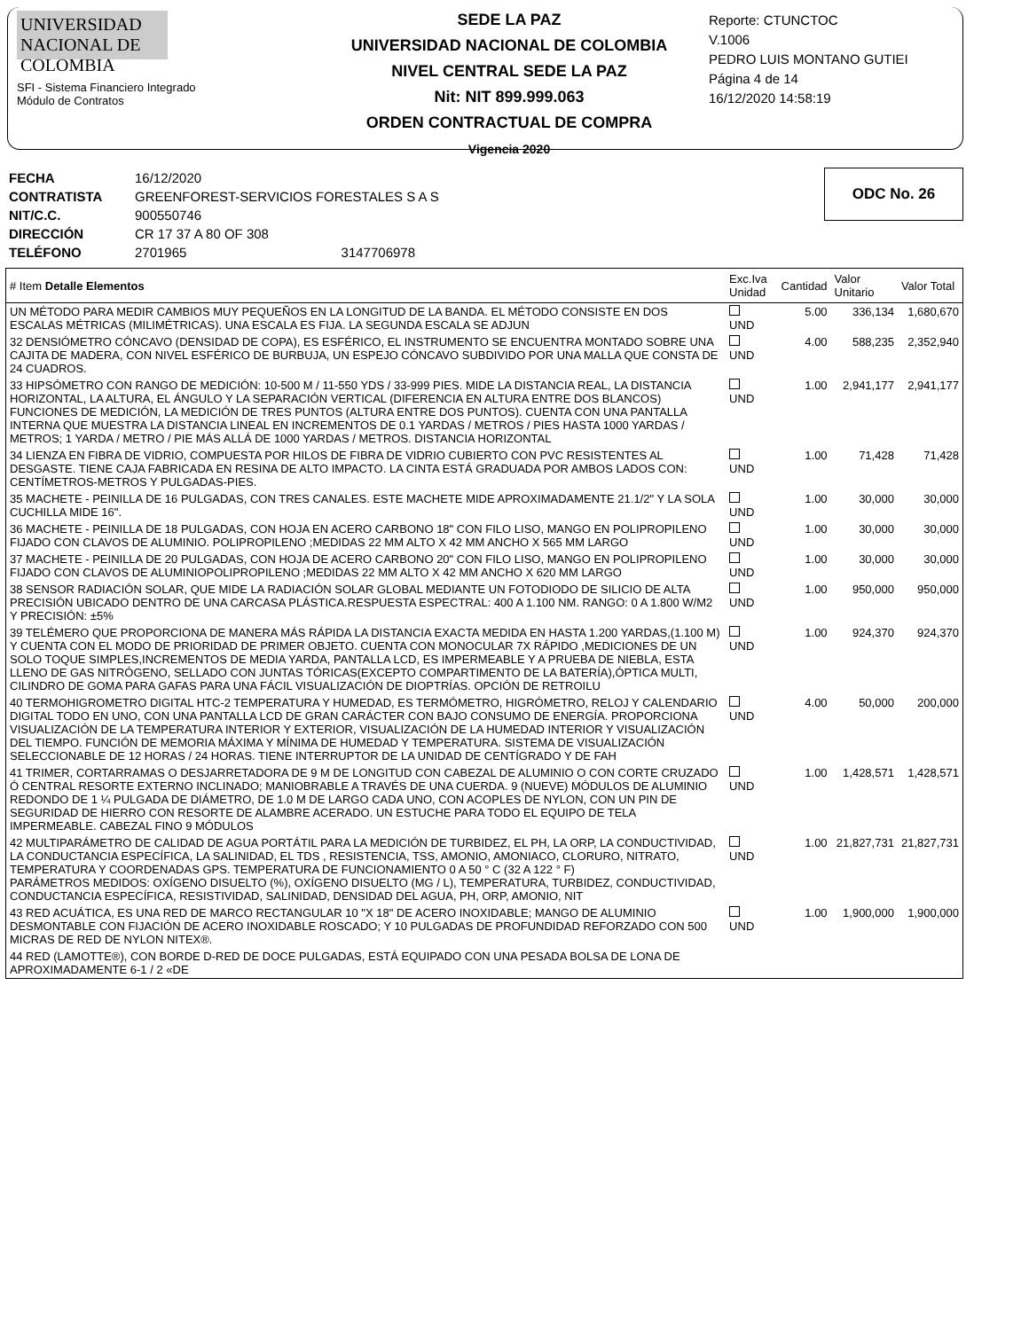UNIVERSIDAD NACIONAL DE COLOMBIA
SFI - Sistema Financiero Integrado
Módulo de Contratos
SEDE LA PAZ
UNIVERSIDAD NACIONAL DE COLOMBIA
NIVEL CENTRAL SEDE LA PAZ
Nit: NIT 899.999.063
ORDEN CONTRACTUAL DE COMPRA
Vigencia 2020
Reporte: CTUNCTOC
V.1006
PEDRO LUIS MONTANO GUTIEI
Página 4 de 14
16/12/2020 14:58:19
| FECHA | 16/12/2020 |
| CONTRATISTA | GREENFOREST-SERVICIOS FORESTALES S A S |
| NIT/C.C. | 900550746 |
| DIRECCIÓN | CR 17 37 A 80 OF 308 |
| TELÉFONO | 2701965 3147706978 |
ODC No. 26
| # Item Detalle Elementos | Exc.Iva Unidad | Cantidad | Valor Unitario | Valor Total |
| --- | --- | --- | --- | --- |
| UN MÉTODO PARA MEDIR CAMBIOS MUY PEQUEÑOS EN LA LONGITUD DE LA BANDA. EL MÉTODO CONSISTE EN DOS ESCALAS MÉTRICAS (MILIMÉTRICAS). UNA ESCALA ES FIJA. LA SEGUNDA ESCALA SE ADJUN | UND | 5.00 | 336,134 | 1,680,670 |
| 32 DENSIÓMETRO CÓNCAVO (DENSIDAD DE COPA), ES ESFÉRICO, EL INSTRUMENTO SE ENCUENTRA MONTADO SOBRE UNA CAJITA DE MADERA, CON NIVEL ESFÉRICO DE BURBUJA, UN ESPEJO CÓNCAVO SUBDIVIDO POR UNA MALLA QUE CONSTA DE 24 CUADROS. | UND | 4.00 | 588,235 | 2,352,940 |
| 33 HIPSÓMETRO CON RANGO DE MEDICIÓN: 10-500 M / 11-550 YDS / 33-999 PIES. MIDE LA DISTANCIA REAL, LA DISTANCIA HORIZONTAL, LA ALTURA, EL ÁNGULO Y LA SEPARACIÓN VERTICAL (DIFERENCIA EN ALTURA ENTRE DOS BLANCOS) FUNCIONES DE MEDICIÓN, LA MEDICIÓN DE TRES PUNTOS (ALTURA ENTRE DOS PUNTOS). CUENTA CON UNA PANTALLA INTERNA QUE MUESTRA LA DISTANCIA LINEAL EN INCREMENTOS DE 0.1 YARDAS / METROS / PIES HASTA 1000 YARDAS / METROS; 1 YARDA / METRO / PIE MÁS ALLÁ DE 1000 YARDAS / METROS. DISTANCIA HORIZONTAL | UND | 1.00 | 2,941,177 | 2,941,177 |
| 34 LIENZA EN FIBRA DE VIDRIO, COMPUESTA POR HILOS DE FIBRA DE VIDRIO CUBIERTO CON PVC RESISTENTES AL DESGASTE. TIENE CAJA FABRICADA EN RESINA DE ALTO IMPACTO. LA CINTA ESTÁ GRADUADA POR AMBOS LADOS CON: CENTÍMETROS-METROS Y PULGADAS-PIES. | UND | 1.00 | 71,428 | 71,428 |
| 35 MACHETE - PEINILLA DE 16 PULGADAS, CON TRES CANALES. ESTE MACHETE MIDE APROXIMADAMENTE 21.1/2" Y LA SOLA CUCHILLA MIDE 16". | UND | 1.00 | 30,000 | 30,000 |
| 36 MACHETE - PEINILLA DE 18 PULGADAS, CON HOJA EN ACERO CARBONO 18" CON FILO LISO, MANGO EN POLIPROPILENO FIJADO CON CLAVOS DE ALUMINIO. POLIPROPILENO ;MEDIDAS 22 MM ALTO X 42 MM ANCHO X 565 MM LARGO | UND | 1.00 | 30,000 | 30,000 |
| 37 MACHETE - PEINILLA DE 20 PULGADAS, CON HOJA DE ACERO CARBONO 20" CON FILO LISO, MANGO EN POLIPROPILENO FIJADO CON CLAVOS DE ALUMINIOPOLIPROPILENO ;MEDIDAS 22 MM ALTO X 42 MM ANCHO X 620 MM LARGO | UND | 1.00 | 30,000 | 30,000 |
| 38 SENSOR RADIACIÓN SOLAR, QUE MIDE LA RADIACIÓN SOLAR GLOBAL MEDIANTE UN FOTODIODO DE SILICIO DE ALTA PRECISIÓN UBICADO DENTRO DE UNA CARCASA PLÁSTICA.RESPUESTA ESPECTRAL: 400 A 1.100 NM. RANGO: 0 A 1.800 W/M2 Y PRECISIÓN: ±5% | UND | 1.00 | 950,000 | 950,000 |
| 39 TELÉMERO QUE PROPORCIONA DE MANERA MÁS RÁPIDA LA DISTANCIA EXACTA MEDIDA EN HASTA 1.200 YARDAS,(1.100 M) Y CUENTA CON EL MODO DE PRIORIDAD DE PRIMER OBJETO. CUENTA CON MONOCULAR 7X RÁPIDO ,MEDICIONES DE UN SOLO TOQUE SIMPLES,INCREMENTOS DE MEDIA YARDA, PANTALLA LCD, ES IMPERMEABLE Y A PRUEBA DE NIEBLA, ESTA LLENO DE GAS NITRÓGENO, SELLADO CON JUNTAS TÓRICAS(EXCEPTO COMPARTIMENTO DE LA BATERÍA),ÓPTICA MULTI, CILINDRO DE GOMA PARA GAFAS PARA UNA FÁCIL VISUALIZACIÓN DE DIOPTRÍAS. OPCIÓN DE RETROILU | UND | 1.00 | 924,370 | 924,370 |
| 40 TERMOHIGROMETRO DIGITAL HTC-2 TEMPERATURA Y HUMEDAD, ES TERMÓMETRO, HIGRÓMETRO, RELOJ Y CALENDARIO DIGITAL TODO EN UNO, CON UNA PANTALLA LCD DE GRAN CARÁCTER CON BAJO CONSUMO DE ENERGÍA. PROPORCIONA VISUALIZACIÓN DE LA TEMPERATURA INTERIOR Y EXTERIOR, VISUALIZACIÓN DE LA HUMEDAD INTERIOR Y VISUALIZACIÓN DEL TIEMPO. FUNCIÓN DE MEMORIA MÁXIMA Y MÍNIMA DE HUMEDAD Y TEMPERATURA. SISTEMA DE VISUALIZACIÓN SELECCIONABLE DE 12 HORAS / 24 HORAS. TIENE INTERRUPTOR DE LA UNIDAD DE CENTÍGRADO Y DE FAH | UND | 4.00 | 50,000 | 200,000 |
| 41 TRIMER, CORTARRAMAS O DESJARRETADORA DE 9 M DE LONGITUD CON CABEZAL DE ALUMINIO O CON CORTE CRUZADO Ó CENTRAL RESORTE EXTERNO INCLINADO; MANIOBRABLE A TRAVÉS DE UNA CUERDA. 9 (NUEVE) MÓDULOS DE ALUMINIO REDONDO DE 1 ¼ PULGADA DE DIÁMETRO, DE 1.0 M DE LARGO CADA UNO, CON ACOPLES DE NYLON, CON UN PIN DE SEGURIDAD DE HIERRO CON RESORTE DE ALAMBRE ACERADO. UN ESTUCHE PARA TODO EL EQUIPO DE TELA IMPERMEABLE. CABEZAL FINO 9 MÓDULOS | UND | 1.00 | 1,428,571 | 1,428,571 |
| 42 MULTIPARÁMETRO DE CALIDAD DE AGUA PORTÁTIL PARA LA MEDICIÓN DE TURBIDEZ, EL PH, LA ORP, LA CONDUCTIVIDAD, LA CONDUCTANCIA ESPECÍFICA, LA SALINIDAD, EL TDS , RESISTENCIA, TSS, AMONIO, AMONIACO, CLORURO, NITRATO, TEMPERATURA Y COORDENADAS GPS. TEMPERATURA DE FUNCIONAMIENTO 0 A 50 ° C (32 A 122 ° F) PARÁMETROS MEDIDOS: OXÍGENO DISUELTO (%), OXÍGENO DISUELTO (MG / L), TEMPERATURA, TURBIDEZ, CONDUCTIVIDAD, CONDUCTANCIA ESPECÍFICA, RESISTIVIDAD, SALINIDAD, DENSIDAD DEL AGUA, PH, ORP, AMONIO, NIT | UND | 1.00 | 21,827,731 | 21,827,731 |
| 43 RED ACUÁTICA, ES UNA RED DE MARCO RECTANGULAR 10 "X 18" DE ACERO INOXIDABLE; MANGO DE ALUMINIO DESMONTABLE CON FIJACIÓN DE ACERO INOXIDABLE ROSCADO; Y 10 PULGADAS DE PROFUNDIDAD REFORZADO CON 500 MICRAS DE RED DE NYLON NITEX®. | UND | 1.00 | 1,900,000 | 1,900,000 |
| 44 RED (LAMOTTE®), CON BORDE D-RED DE DOCE PULGADAS, ESTÁ EQUIPADO CON UNA PESADA BOLSA DE LONA DE APROXIMADAMENTE 6-1 / 2 «DE | | | | |